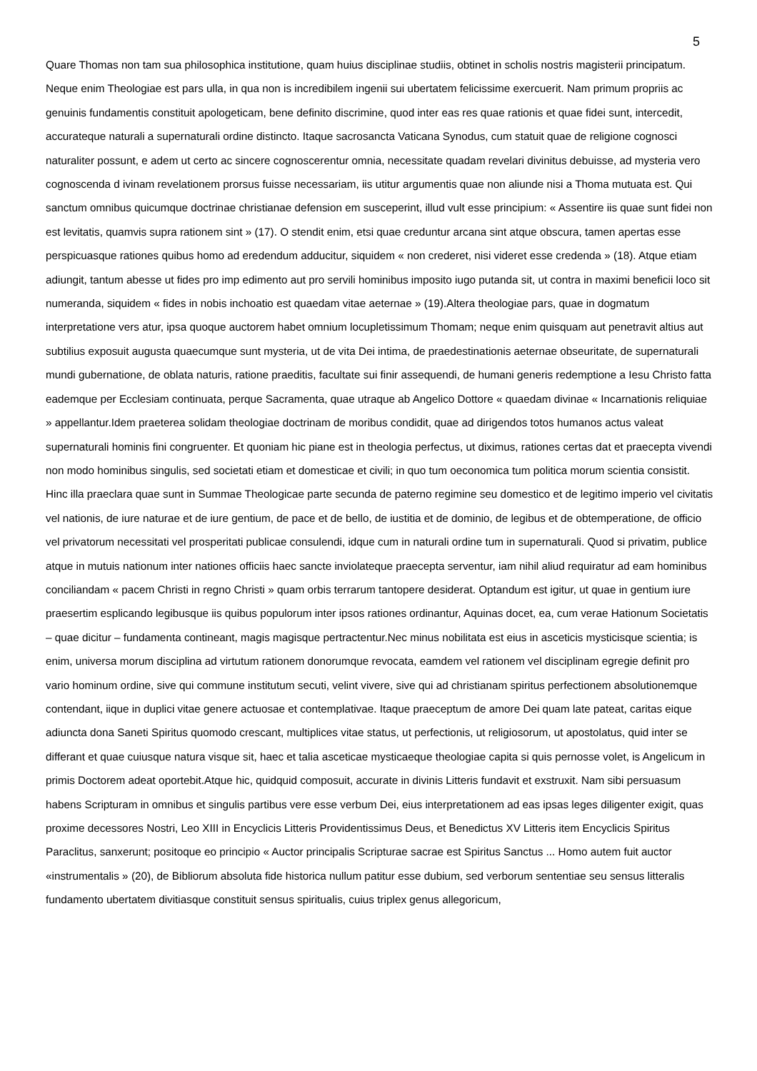5
Quare Thomas non tam sua philosophica institutione, quam huius disciplinae studiis, obtinet in scholis nostris magisterii principatum. Neque enim Theologiae est pars ulla, in qua non is incredibilem ingenii sui ubertatem felicissime exercuerit. Nam primum propriis ac genuinis fundamentis constituit apologeticam, bene definito discrimine, quod inter eas res quae rationis et quae fidei sunt, intercedit, accurateque naturali a supernaturali ordine distincto. Itaque sacrosancta Vaticana Synodus, cum statuit quae de religione cognosci naturaliter possunt, e adem ut certo ac sincere cognoscerentur omnia, necessitate quadam revelari divinitus debuisse, ad mysteria vero cognoscenda d ivinam revelationem prorsus fuisse necessariam, iis utitur argumentis quae non aliunde nisi a Thoma mutuata est. Qui sanctum omnibus quicumque doctrinae christianae defension em susceperint, illud vult esse principium: « Assentire iis quae sunt fidei non est levitatis, quamvis supra rationem sint » (17). O stendit enim, etsi quae creduntur arcana sint atque obscura, tamen apertas esse perspicuasque rationes quibus homo ad eredendum adducitur, siquidem « non crederet, nisi videret esse credenda » (18). Atque etiam adiungit, tantum abesse ut fides pro imp edimento aut pro servili hominibus imposito iugo putanda sit, ut contra in maximi beneficii loco sit numeranda, siquidem « fides in nobis inchoatio est quaedam vitae aeternae » (19).Altera theologiae pars, quae in dogmatum interpretatione vers atur, ipsa quoque auctorem habet omnium locupletissimum Thomam; neque enim quisquam aut penetravit altius aut subtilius exposuit augusta quaecumque sunt mysteria, ut de vita Dei intima, de praedestinationis aeternae obseuritate, de supernaturali mundi gubernatione, de oblata naturis, ratione praeditis, facultate sui finir assequendi, de humani generis redemptione a Iesu Christo fatta eademque per Ecclesiam continuata, perque Sacramenta, quae utraque ab Angelico Dottore « quaedam divinae « Incarnationis reliquiae » appellantur.Idem praeterea solidam theologiae doctrinam de moribus condidit, quae ad dirigendos totos humanos actus valeat supernaturali hominis fini congruenter. Et quoniam hic piane est in theologia perfectus, ut diximus, rationes certas dat et praecepta vivendi non modo hominibus singulis, sed societati etiam et domesticae et civili; in quo tum oeconomica tum politica morum scientia consistit. Hinc illa praeclara quae sunt in Summae Theologicae parte secunda de paterno regimine seu domestico et de legitimo imperio vel civitatis vel nationis, de iure naturae et de iure gentium, de pace et de bello, de iustitia et de dominio, de legibus et de obtemperatione, de officio vel privatorum necessitati vel prosperitati publicae consulendi, idque cum in naturali ordine tum in supernaturali. Quod si privatim, publice atque in mutuis nationum inter nationes officiis haec sancte inviolateque praecepta serventur, iam nihil aliud requiratur ad eam hominibus conciliandam « pacem Christi in regno Christi » quam orbis terrarum tantopere desiderat. Optandum est igitur, ut quae in gentium iure praesertim esplicando legibusque iis quibus populorum inter ipsos rationes ordinantur, Aquinas docet, ea, cum verae Hationum Societatis – quae dicitur – fundamenta contineant, magis magisque pertractentur.Nec minus nobilitata est eius in asceticis mysticisque scientia; is enim, universa morum disciplina ad virtutum rationem donorumque revocata, eamdem vel rationem vel disciplinam egregie definit pro vario hominum ordine, sive qui commune institutum secuti, velint vivere, sive qui ad christianam spiritus perfectionem absolutionemque contendant, iique in duplici vitae genere actuosae et contemplativae. Itaque praeceptum de amore Dei quam late pateat, caritas eique adiuncta dona Saneti Spiritus quomodo crescant, multiplices vitae status, ut perfectionis, ut religiosorum, ut apostolatus, quid inter se differant et quae cuiusque natura visque sit, haec et talia asceticae mysticaeque theologiae capita si quis pernosse volet, is Angelicum in primis Doctorem adeat oportebit.Atque hic, quidquid composuit, accurate in divinis Litteris fundavit et exstruxit. Nam sibi persuasum habens Scripturam in omnibus et singulis partibus vere esse verbum Dei, eius interpretationem ad eas ipsas leges diligenter exigit, quas proxime decessores Nostri, Leo XIII in Encyclicis Litteris Providentissimus Deus, et Benedictus XV Litteris item Encyclicis Spiritus Paraclitus, sanxerunt; positoque eo principio « Auctor principalis Scripturae sacrae est Spiritus Sanctus ... Homo autem fuit auctor «instrumentalis » (20), de Bibliorum absoluta fide historica nullum patitur esse dubium, sed verborum sententiae seu sensus litteralis fundamento ubertatem divitiasque constituit sensus spiritualis, cuius triplex genus allegoricum,